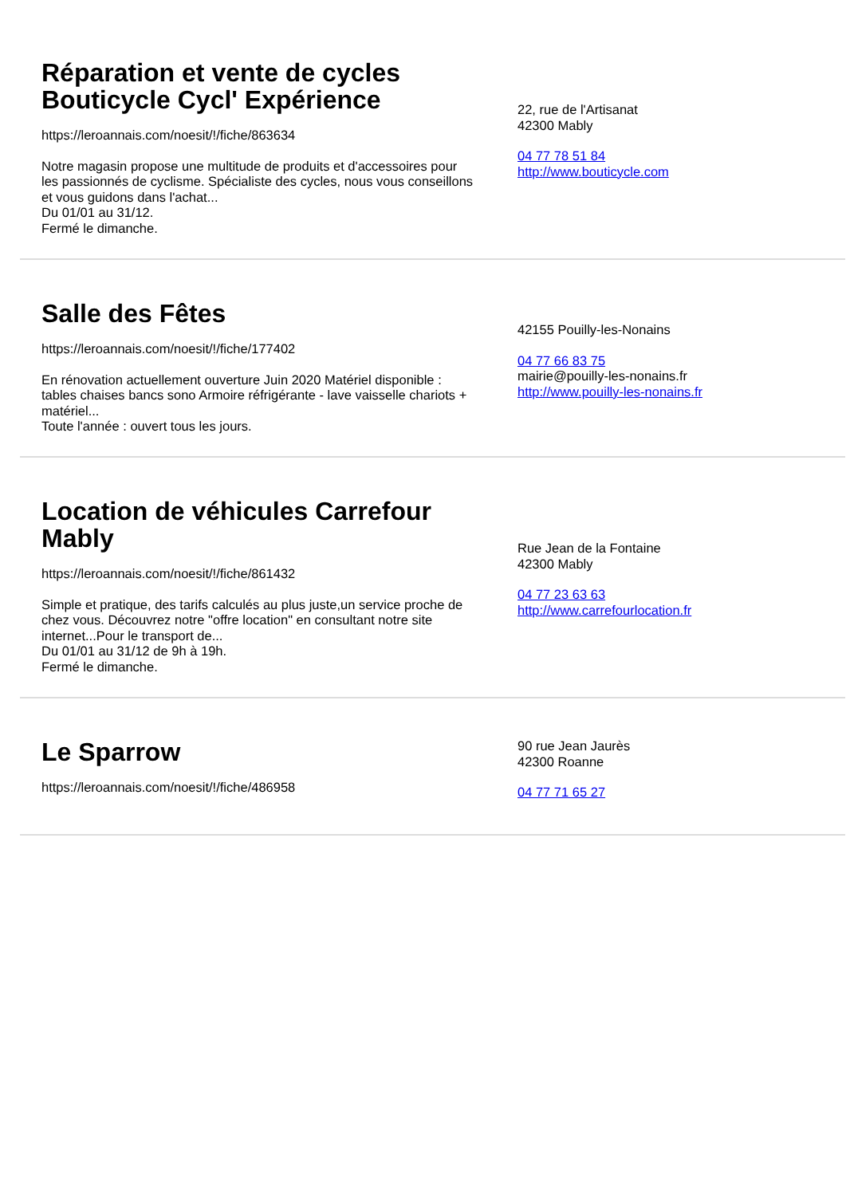Réparation et vente de cycles Bouticycle Cycl' Expérience
https://leroannais.com/noesit/!/fiche/863634
Notre magasin propose une multitude de produits et d'accessoires pour les passionnés de cyclisme. Spécialiste des cycles, nous vous conseillons et vous guidons dans l'achat...
Du 01/01 au 31/12.
Fermé le dimanche.
22, rue de l'Artisanat
42300 Mably
04 77 78 51 84
http://www.bouticycle.com
Salle des Fêtes
https://leroannais.com/noesit/!/fiche/177402
En rénovation actuellement ouverture Juin 2020 Matériel disponible : tables chaises bancs sono Armoire réfrigérante - lave vaisselle chariots + matériel...
Toute l'année : ouvert tous les jours.
42155 Pouilly-les-Nonains
04 77 66 83 75
mairie@pouilly-les-nonains.fr
http://www.pouilly-les-nonains.fr
Location de véhicules Carrefour Mably
https://leroannais.com/noesit/!/fiche/861432
Simple et pratique, des tarifs calculés au plus juste,un service proche de chez vous. Découvrez notre "offre location" en consultant notre site internet...Pour le transport de...
Du 01/01 au 31/12 de 9h à 19h.
Fermé le dimanche.
Rue Jean de la Fontaine
42300 Mably
04 77 23 63 63
http://www.carrefourlocation.fr
Le Sparrow
https://leroannais.com/noesit/!/fiche/486958
90 rue Jean Jaurès
42300 Roanne
04 77 71 65 27